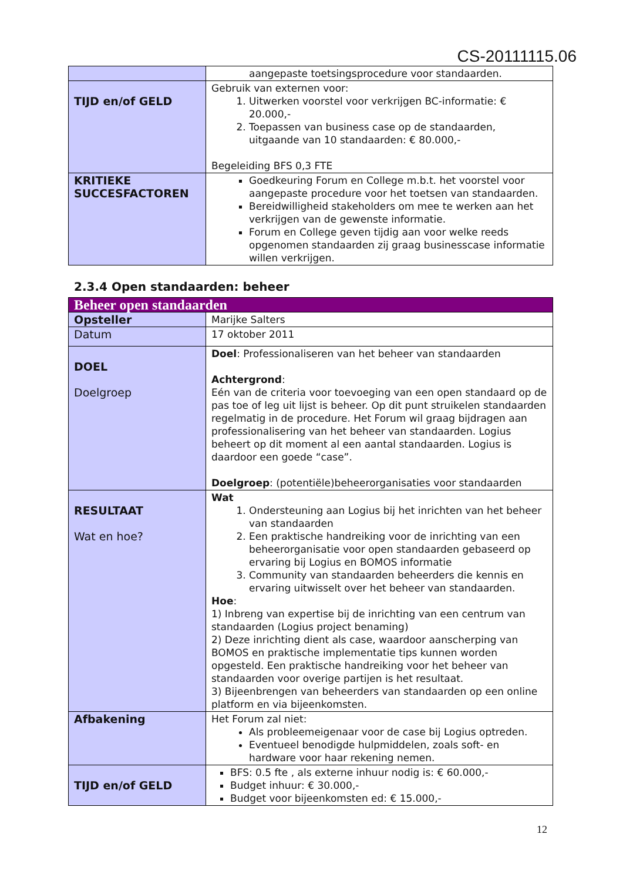CS-20111115.06
| | aangepaste toetsingsprocedure voor standaarden. |
| TIJD en/of GELD | Gebruik van externen voor: 1. Uitwerken voorstel voor verkrijgen BC-informatie: € 20.000,- 2. Toepassen van business case op de standaarden, uitgaande van 10 standaarden: € 80.000,- Begeleiding BFS 0,3 FTE |
| KRITIEKE SUCCESFACTOREN | Goedkeuring Forum en College m.b.t. het voorstel voor aangepaste procedure voor het toetsen van standaarden. Bereidwilligheid stakeholders om mee te werken aan het verkrijgen van de gewenste informatie. Forum en College geven tijdig aan voor welke reeds opgenomen standaarden zij graag businesscase informatie willen verkrijgen. |
2.3.4 Open standaarden: beheer
| Beheer open standaarden | |
| Opsteller | Marijke Salters |
| Datum | 17 oktober 2011 |
| DOEL Doelgroep | Doel : Professionaliseren van het beheer van standaarden Achtergrond : Eén van de criteria voor toevoeging van een open standaard op de pas toe of leg uit lijst is beheer. Op dit punt struikelen standaarden regelmatig in de procedure. Het Forum wil graag bijdragen aan professionalisering van het beheer van standaarden. Logius beheert op dit moment al een aantal standaarden. Logius is daardoor een goede “case”. Doelgroep : (potentiële)beheerorganisaties voor standaarden |
| RESULTAAT Wat en hoe? | Wat 1. Ondersteuning aan Logius bij het inrichten van het beheer van standaarden 2. Een praktische handreiking voor de inrichting van een beheerorganisatie voor open standaarden gebaseerd op ervaring bij Logius en BOMOS informatie 3. Community van standaarden beheerders die kennis en ervaring uitwisselt over het beheer van standaarden. Hoe : 1) Inbreng van expertise bij de inrichting van een centrum van standaarden (Logius project benaming) 2) Deze inrichting dient als case, waardoor aanscherping van BOMOS en praktische implementatie tips kunnen worden opgesteld. Een praktische handreiking voor het beheer van standaarden voor overige partijen is het resultaat. 3) Bijeenbrengen van beheerders van standaarden op een online platform en via bijeenkomsten. |
| Afbakening | Het Forum zal niet: Als probleemeigenaar voor de case bij Logius optreden. Eventueel benodigde hulpmiddelen, zoals soft- en hardware voor haar rekening nemen. |
| TIJD en/of GELD | BFS: 0.5 fte , als externe inhuur nodig is: € 60.000,- Budget inhuur: € 30.000,- Budget voor bijeenkomsten ed: € 15.000,- |
12